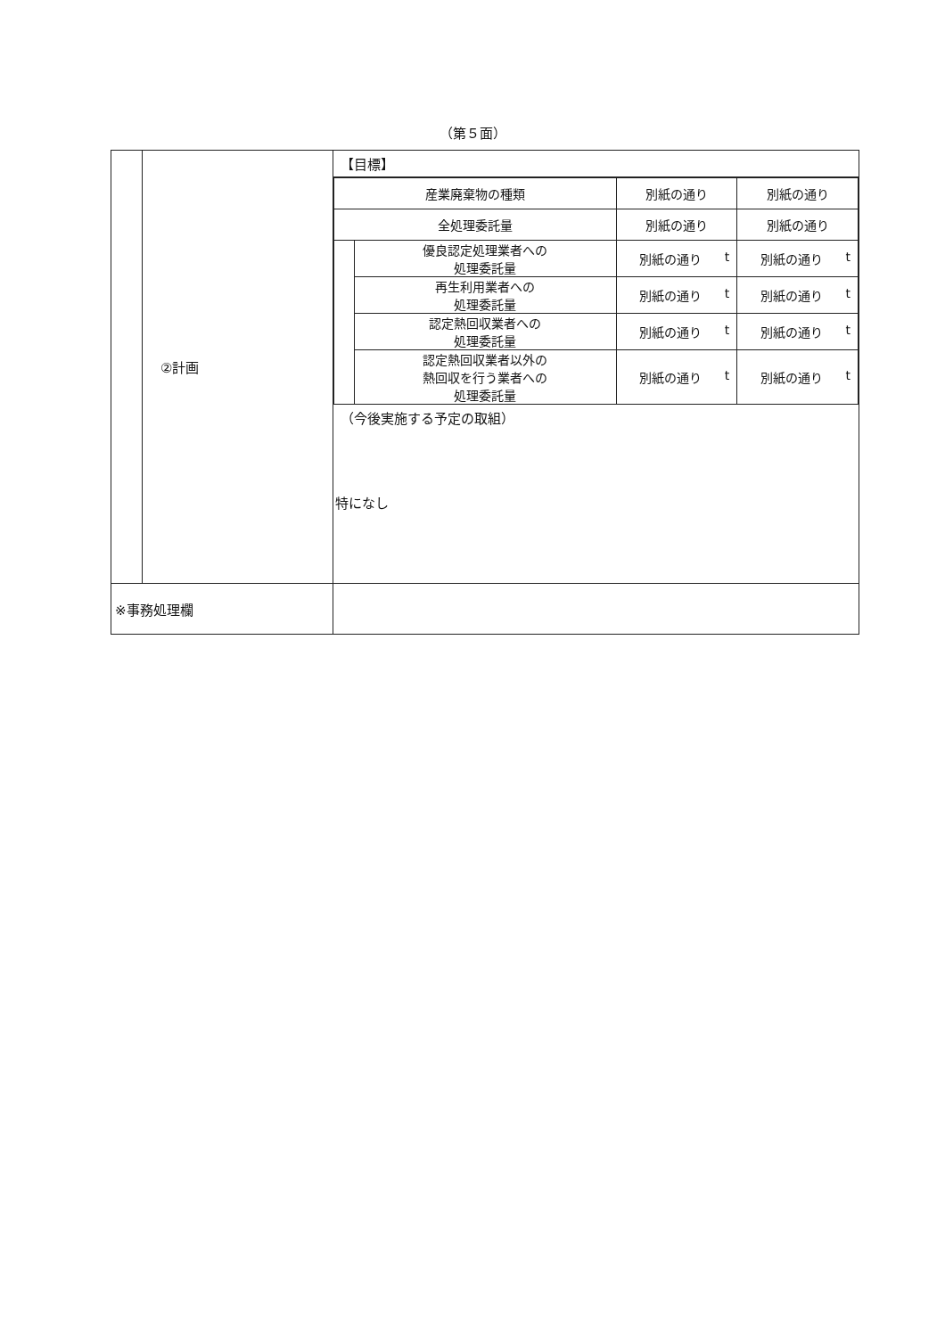（第５面）
| | ②計画 | 【目標】 / 産業廃棄物の種類 / / 別紙の通り / 別紙の通り / / 全処理委託量 / / 別紙の通り / 別紙の通り / / / 優良認定処理業者への 処理委託量 / 別紙の通り t / 別紙の通り t / / / 再生利用業者への 処理委託量 / 別紙の通り t / 別紙の通り t / / / 認定熱回収業者への 処理委託量 / 別紙の通り t / 別紙の通り t / / / 認定熱回収業者以外の 熱回収を行う業者への 処理委託量 / 別紙の通り t / 別紙の通り t / （今後実施する予定の取組） 特になし |
| ※事務処理欄 | | |